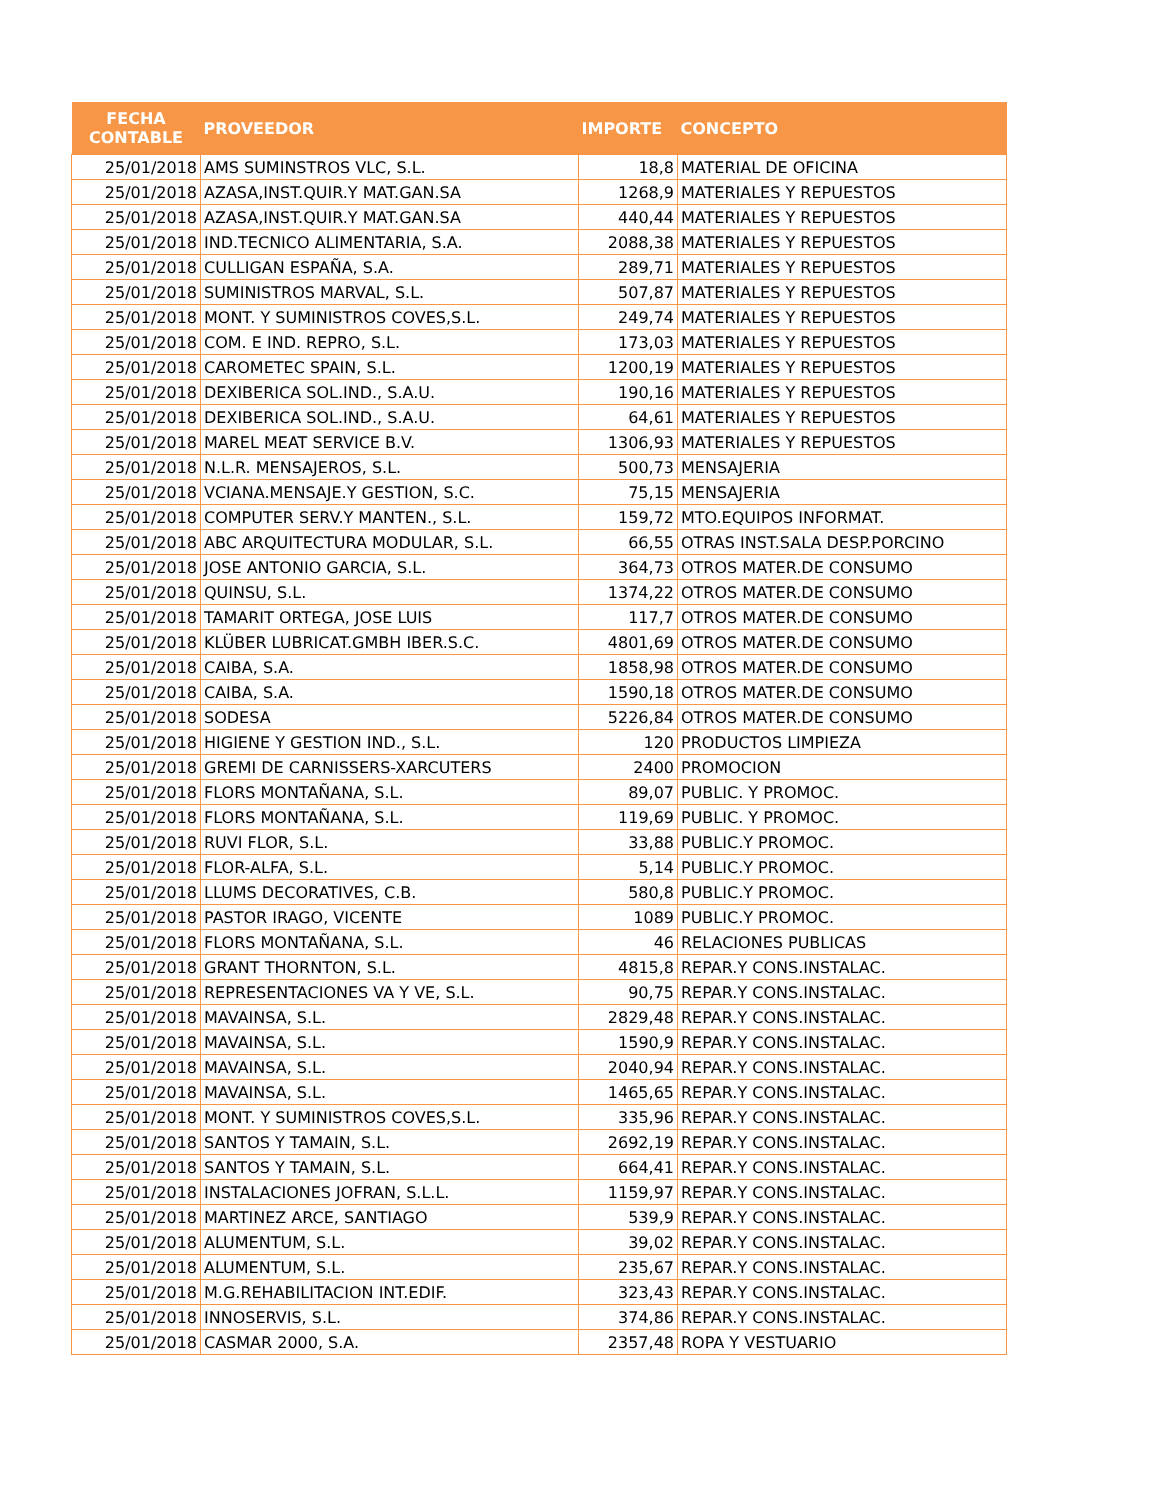| FECHA CONTABLE | PROVEEDOR | IMPORTE | CONCEPTO |
| --- | --- | --- | --- |
| 25/01/2018 | AMS SUMINSTROS VLC, S.L. | 18,8 | MATERIAL DE OFICINA |
| 25/01/2018 | AZASA,INST.QUIR.Y MAT.GAN.SA | 1268,9 | MATERIALES Y REPUESTOS |
| 25/01/2018 | AZASA,INST.QUIR.Y MAT.GAN.SA | 440,44 | MATERIALES Y REPUESTOS |
| 25/01/2018 | IND.TECNICO ALIMENTARIA, S.A. | 2088,38 | MATERIALES Y REPUESTOS |
| 25/01/2018 | CULLIGAN ESPAÑA, S.A. | 289,71 | MATERIALES Y REPUESTOS |
| 25/01/2018 | SUMINISTROS MARVAL, S.L. | 507,87 | MATERIALES Y REPUESTOS |
| 25/01/2018 | MONT. Y SUMINISTROS COVES,S.L. | 249,74 | MATERIALES Y REPUESTOS |
| 25/01/2018 | COM. E IND. REPRO, S.L. | 173,03 | MATERIALES Y REPUESTOS |
| 25/01/2018 | CAROMETEC SPAIN, S.L. | 1200,19 | MATERIALES Y REPUESTOS |
| 25/01/2018 | DEXIBERICA SOL.IND., S.A.U. | 190,16 | MATERIALES Y REPUESTOS |
| 25/01/2018 | DEXIBERICA SOL.IND., S.A.U. | 64,61 | MATERIALES Y REPUESTOS |
| 25/01/2018 | MAREL MEAT SERVICE B.V. | 1306,93 | MATERIALES Y REPUESTOS |
| 25/01/2018 | N.L.R. MENSAJEROS, S.L. | 500,73 | MENSAJERIA |
| 25/01/2018 | VCIANA.MENSAJE.Y GESTION, S.C. | 75,15 | MENSAJERIA |
| 25/01/2018 | COMPUTER SERV.Y MANTEN., S.L. | 159,72 | MTO.EQUIPOS INFORMAT. |
| 25/01/2018 | ABC ARQUITECTURA MODULAR, S.L. | 66,55 | OTRAS INST.SALA DESP.PORCINO |
| 25/01/2018 | JOSE ANTONIO GARCIA, S.L. | 364,73 | OTROS MATER.DE CONSUMO |
| 25/01/2018 | QUINSU, S.L. | 1374,22 | OTROS MATER.DE CONSUMO |
| 25/01/2018 | TAMARIT ORTEGA, JOSE LUIS | 117,7 | OTROS MATER.DE CONSUMO |
| 25/01/2018 | KLÜBER LUBRICAT.GMBH IBER.S.C. | 4801,69 | OTROS MATER.DE CONSUMO |
| 25/01/2018 | CAIBA, S.A. | 1858,98 | OTROS MATER.DE CONSUMO |
| 25/01/2018 | CAIBA, S.A. | 1590,18 | OTROS MATER.DE CONSUMO |
| 25/01/2018 | SODESA | 5226,84 | OTROS MATER.DE CONSUMO |
| 25/01/2018 | HIGIENE Y GESTION IND., S.L. | 120 | PRODUCTOS LIMPIEZA |
| 25/01/2018 | GREMI DE CARNISSERS-XARCUTERS | 2400 | PROMOCION |
| 25/01/2018 | FLORS MONTAÑANA, S.L. | 89,07 | PUBLIC. Y PROMOC. |
| 25/01/2018 | FLORS MONTAÑANA, S.L. | 119,69 | PUBLIC. Y PROMOC. |
| 25/01/2018 | RUVI FLOR, S.L. | 33,88 | PUBLIC.Y PROMOC. |
| 25/01/2018 | FLOR-ALFA, S.L. | 5,14 | PUBLIC.Y PROMOC. |
| 25/01/2018 | LLUMS DECORATIVES, C.B. | 580,8 | PUBLIC.Y PROMOC. |
| 25/01/2018 | PASTOR IRAGO, VICENTE | 1089 | PUBLIC.Y PROMOC. |
| 25/01/2018 | FLORS MONTAÑANA, S.L. | 46 | RELACIONES PUBLICAS |
| 25/01/2018 | GRANT THORNTON, S.L. | 4815,8 | REPAR.Y CONS.INSTALAC. |
| 25/01/2018 | REPRESENTACIONES VA Y VE, S.L. | 90,75 | REPAR.Y CONS.INSTALAC. |
| 25/01/2018 | MAVAINSA, S.L. | 2829,48 | REPAR.Y CONS.INSTALAC. |
| 25/01/2018 | MAVAINSA, S.L. | 1590,9 | REPAR.Y CONS.INSTALAC. |
| 25/01/2018 | MAVAINSA, S.L. | 2040,94 | REPAR.Y CONS.INSTALAC. |
| 25/01/2018 | MAVAINSA, S.L. | 1465,65 | REPAR.Y CONS.INSTALAC. |
| 25/01/2018 | MONT. Y SUMINISTROS COVES,S.L. | 335,96 | REPAR.Y CONS.INSTALAC. |
| 25/01/2018 | SANTOS Y TAMAIN, S.L. | 2692,19 | REPAR.Y CONS.INSTALAC. |
| 25/01/2018 | SANTOS Y TAMAIN, S.L. | 664,41 | REPAR.Y CONS.INSTALAC. |
| 25/01/2018 | INSTALACIONES JOFRAN, S.L.L. | 1159,97 | REPAR.Y CONS.INSTALAC. |
| 25/01/2018 | MARTINEZ ARCE, SANTIAGO | 539,9 | REPAR.Y CONS.INSTALAC. |
| 25/01/2018 | ALUMENTUM, S.L. | 39,02 | REPAR.Y CONS.INSTALAC. |
| 25/01/2018 | ALUMENTUM, S.L. | 235,67 | REPAR.Y CONS.INSTALAC. |
| 25/01/2018 | M.G.REHABILITACION INT.EDIF. | 323,43 | REPAR.Y CONS.INSTALAC. |
| 25/01/2018 | INNOSERVIS, S.L. | 374,86 | REPAR.Y CONS.INSTALAC. |
| 25/01/2018 | CASMAR 2000, S.A. | 2357,48 | ROPA Y VESTUARIO |